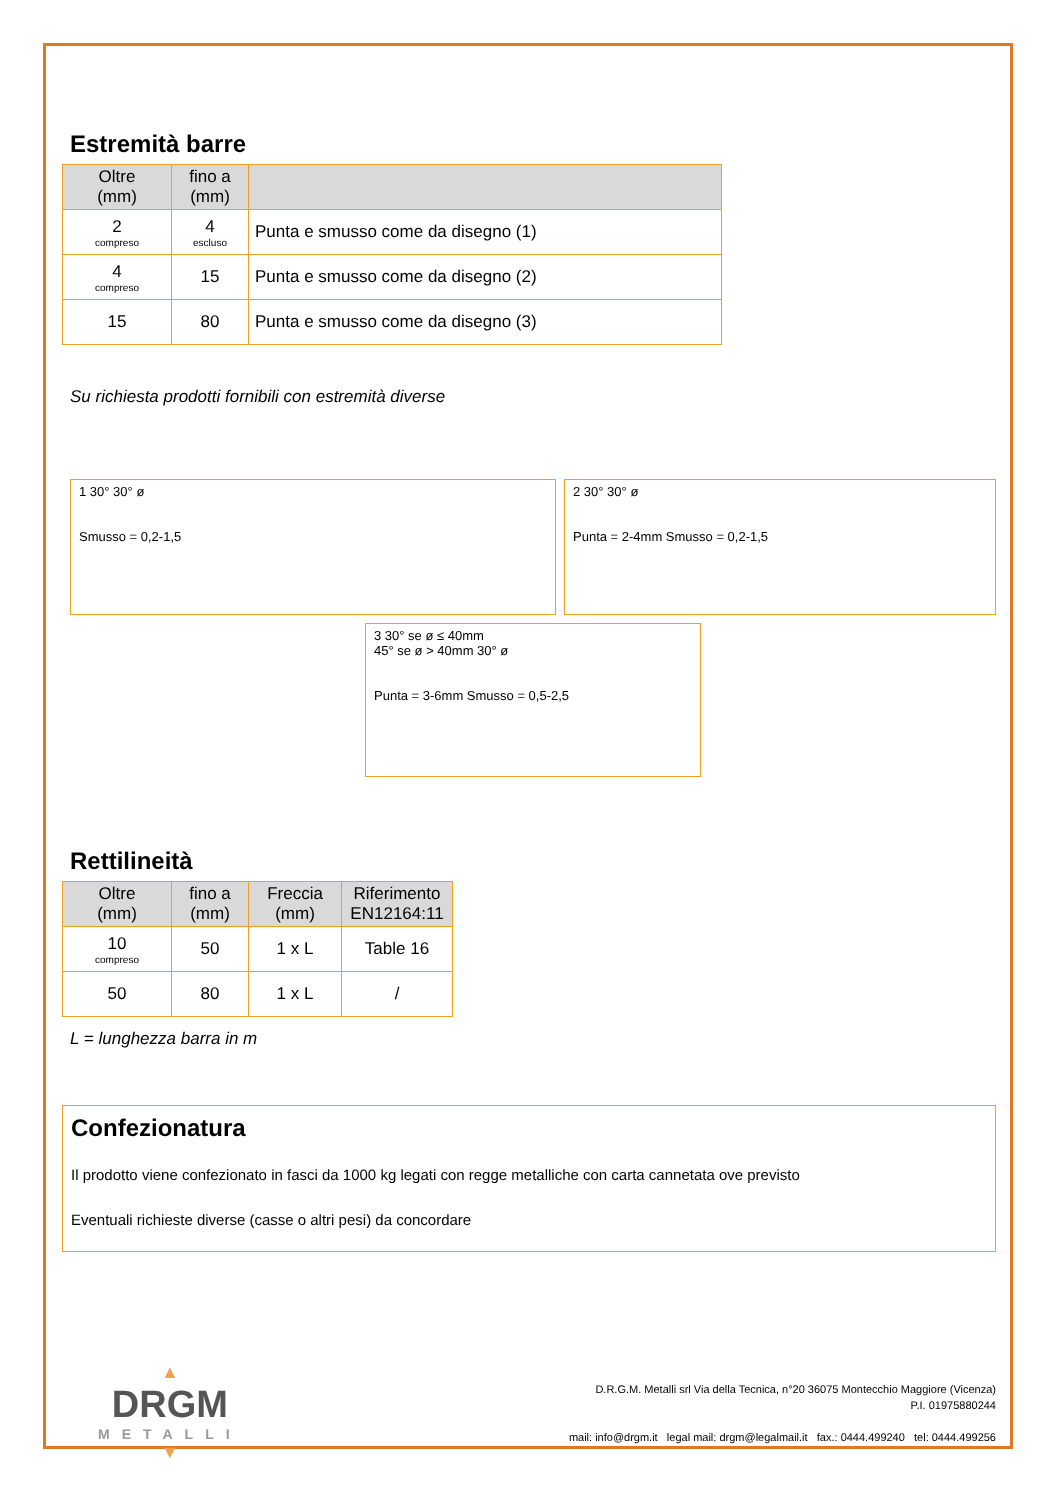Estremità barre
| Oltre (mm) | fino a (mm) | |
| --- | --- | --- |
| 2 compreso | 4 escluso | Punta e smusso come da disegno (1) |
| 4 compreso | 15 | Punta e smusso come da disegno (2) |
| 15 | 80 | Punta e smusso come da disegno (3) |
Su richiesta prodotti fornibili con estremità diverse
1 30° 30° ø
Smusso = 0,2-1,5
2 30° 30° ø
Punta = 2-4mm Smusso = 0,2-1,5
3 30° se ø ≤ 40mm
45° se ø > 40mm 30° ø
Punta = 3-6mm Smusso = 0,5-2,5
Rettilineità
| Oltre (mm) | fino a (mm) | Freccia (mm) | Riferimento EN12164:11 |
| --- | --- | --- | --- |
| 10 compreso | 50 | 1 x L | Table 16 |
| 50 | 80 | 1 x L | / |
L = lunghezza barra in m
Confezionatura
Il prodotto viene confezionato in fasci da 1000 kg legati con regge metalliche con carta cannetata ove previsto
Eventuali richieste diverse (casse o altri pesi) da concordare
▲
DRGM
METALLI
▼
D.R.G.M. Metalli srl Via della Tecnica, n°20 36075 Montecchio Maggiore (Vicenza)
P.I. 01975880244
mail: info@drgm.it legal mail: drgm@legalmail.it fax.: 0444.499240 tel: 0444.499256